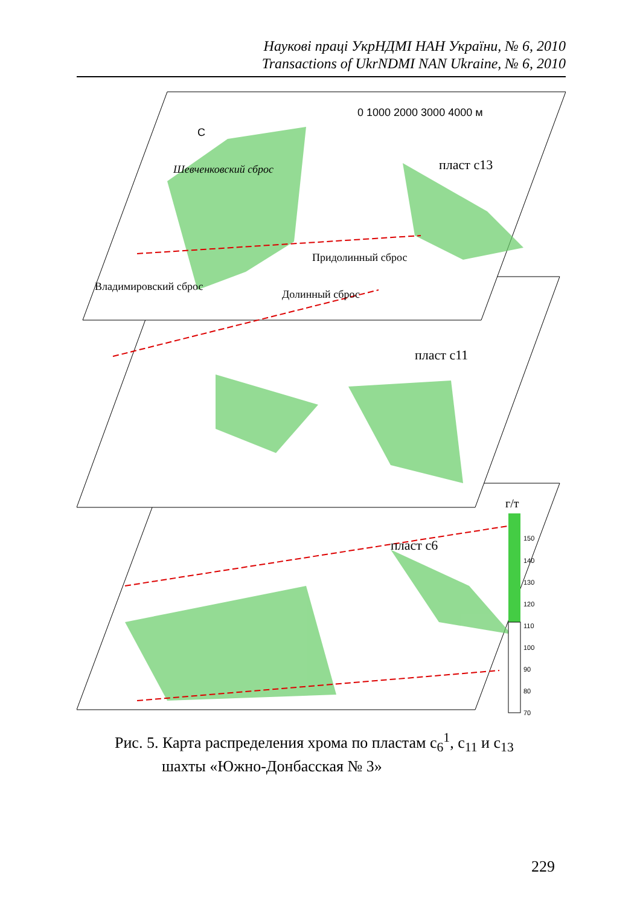Наукові праці УкрНДМІ НАН України, № 6, 2010
Transactions of UkrNDMI NAN Ukraine, № 6, 2010
0 1000 2000 3000 4000 м
С
пласт c13
пласт c11
пласт c6
Шевченковский сброс
Придолинный сброс
Долинный сброс
Владимировский сброс
г/т
150
140
130
120
110
100
90
80
70
Рис. 5. Карта распределения хрома по пластам c<sub>6</sub><sup>1</sup>, c<sub>11</sub> и c<sub>13</sub>
шахты «Южно-Донбасская № 3»
229